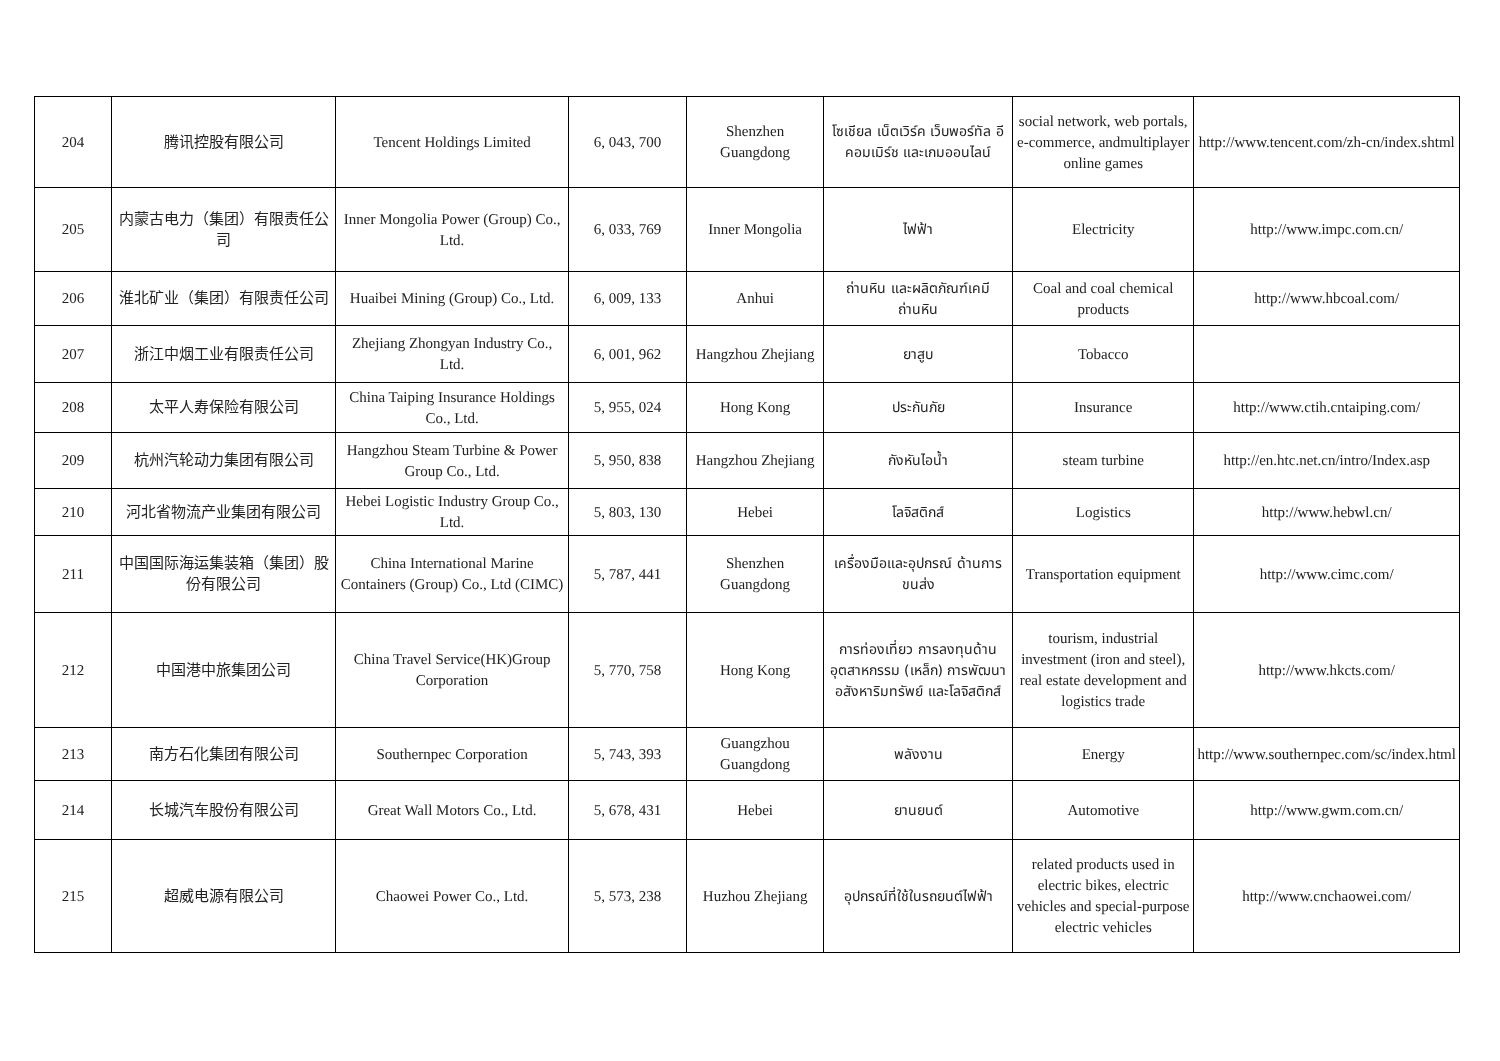| 204 | 腾讯控股有限公司 | Tencent Holdings Limited | 6, 043, 700 | Shenzhen Guangdong | โซเชียล เน็ตเวิร์ค เว็บพอร์ทัล อี คอมเมิร์ช และเกมออนไลน์ | social network, web portals, e-commerce, andmultiplayer online games | http://www.tencent.com/zh-cn/index.shtml |
| 205 | 内蒙古电力（集团）有限责任公司 | Inner Mongolia Power (Group) Co., Ltd. | 6, 033, 769 | Inner Mongolia | ไฟฟ้า | Electricity | http://www.impc.com.cn/ |
| 206 | 淮北矿业（集团）有限责任公司 | Huaibei Mining (Group) Co., Ltd. | 6, 009, 133 | Anhui | ถ่านหิน และผลิตภัณฑ์เคมีถ่านหิน | Coal and coal chemical products | http://www.hbcoal.com/ |
| 207 | 浙江中烟工业有限责任公司 | Zhejiang Zhongyan Industry Co., Ltd. | 6, 001, 962 | Hangzhou Zhejiang | ยาสูบ | Tobacco | |
| 208 | 太平人寿保险有限公司 | China Taiping Insurance Holdings Co., Ltd. | 5, 955, 024 | Hong Kong | ประกันภัย | Insurance | http://www.ctih.cntaiping.com/ |
| 209 | 杭州汽轮动力集团有限公司 | Hangzhou Steam Turbine & Power Group Co., Ltd. | 5, 950, 838 | Hangzhou Zhejiang | กังหันไอน้ำ | steam turbine | http://en.htc.net.cn/intro/Index.asp |
| 210 | 河北省物流产业集团有限公司 | Hebei Logistic Industry Group Co., Ltd. | 5, 803, 130 | Hebei | โลจิสติกส์ | Logistics | http://www.hebwl.cn/ |
| 211 | 中国国际海运集装箱（集团）股份有限公司 | China International Marine Containers (Group) Co., Ltd (CIMC) | 5, 787, 441 | Shenzhen Guangdong | เครื่องมือและอุปกรณ์ ด้านการขนส่ง | Transportation equipment | http://www.cimc.com/ |
| 212 | 中国港中旅集团公司 | China Travel Service(HK)Group Corporation | 5, 770, 758 | Hong Kong | การท่องเที่ยว การลงทุนด้านอุตสาหกรรม (เหล็ก) การพัฒนาอสังหาริมทรัพย์ และโลจิสติกส์ | tourism, industrial investment (iron and steel), real estate development and logistics trade | http://www.hkcts.com/ |
| 213 | 南方石化集团有限公司 | Southernpec Corporation | 5, 743, 393 | Guangzhou Guangdong | พลังงาน | Energy | http://www.southernpec.com/sc/index.html |
| 214 | 长城汽车股份有限公司 | Great Wall Motors Co., Ltd. | 5, 678, 431 | Hebei | ยานยนต์ | Automotive | http://www.gwm.com.cn/ |
| 215 | 超威电源有限公司 | Chaowei Power Co., Ltd. | 5, 573, 238 | Huzhou Zhejiang | อุปกรณ์ที่ใช้ในรถยนต์ไฟฟ้า | related products used in electric bikes, electric vehicles and special-purpose electric vehicles | http://www.cnchaowei.com/ |